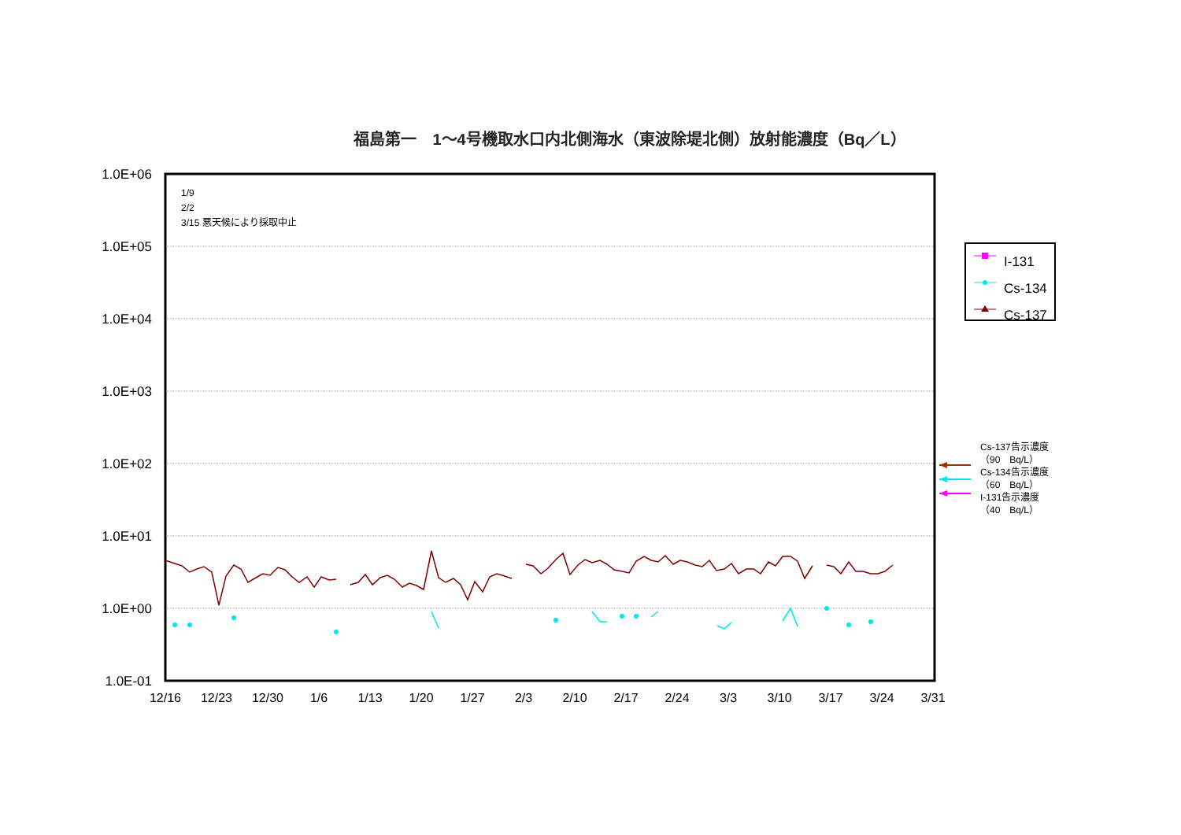福島第一　1～4号機取水口内北側海水（東波除堤北側）放射能濃度（Bq／L）
1.0E+06
1.0E+05
1.0E+04
1.0E+03
1.0E+02
1.0E+01
1.0E+00
1.0E-01
12/16
12/23
12/30
1/6
1/13
1/20
1/27
2/3
2/10
2/17
2/24
3/3
3/10
3/17
3/24
3/31
1/9
2/2
3/15 悪天候により採取中止
I-131
Cs-134
Cs-137
Cs-137告示濃度
（90　Bq/L）
Cs-134告示濃度
（60　Bq/L）
I-131告示濃度
（40　Bq/L）